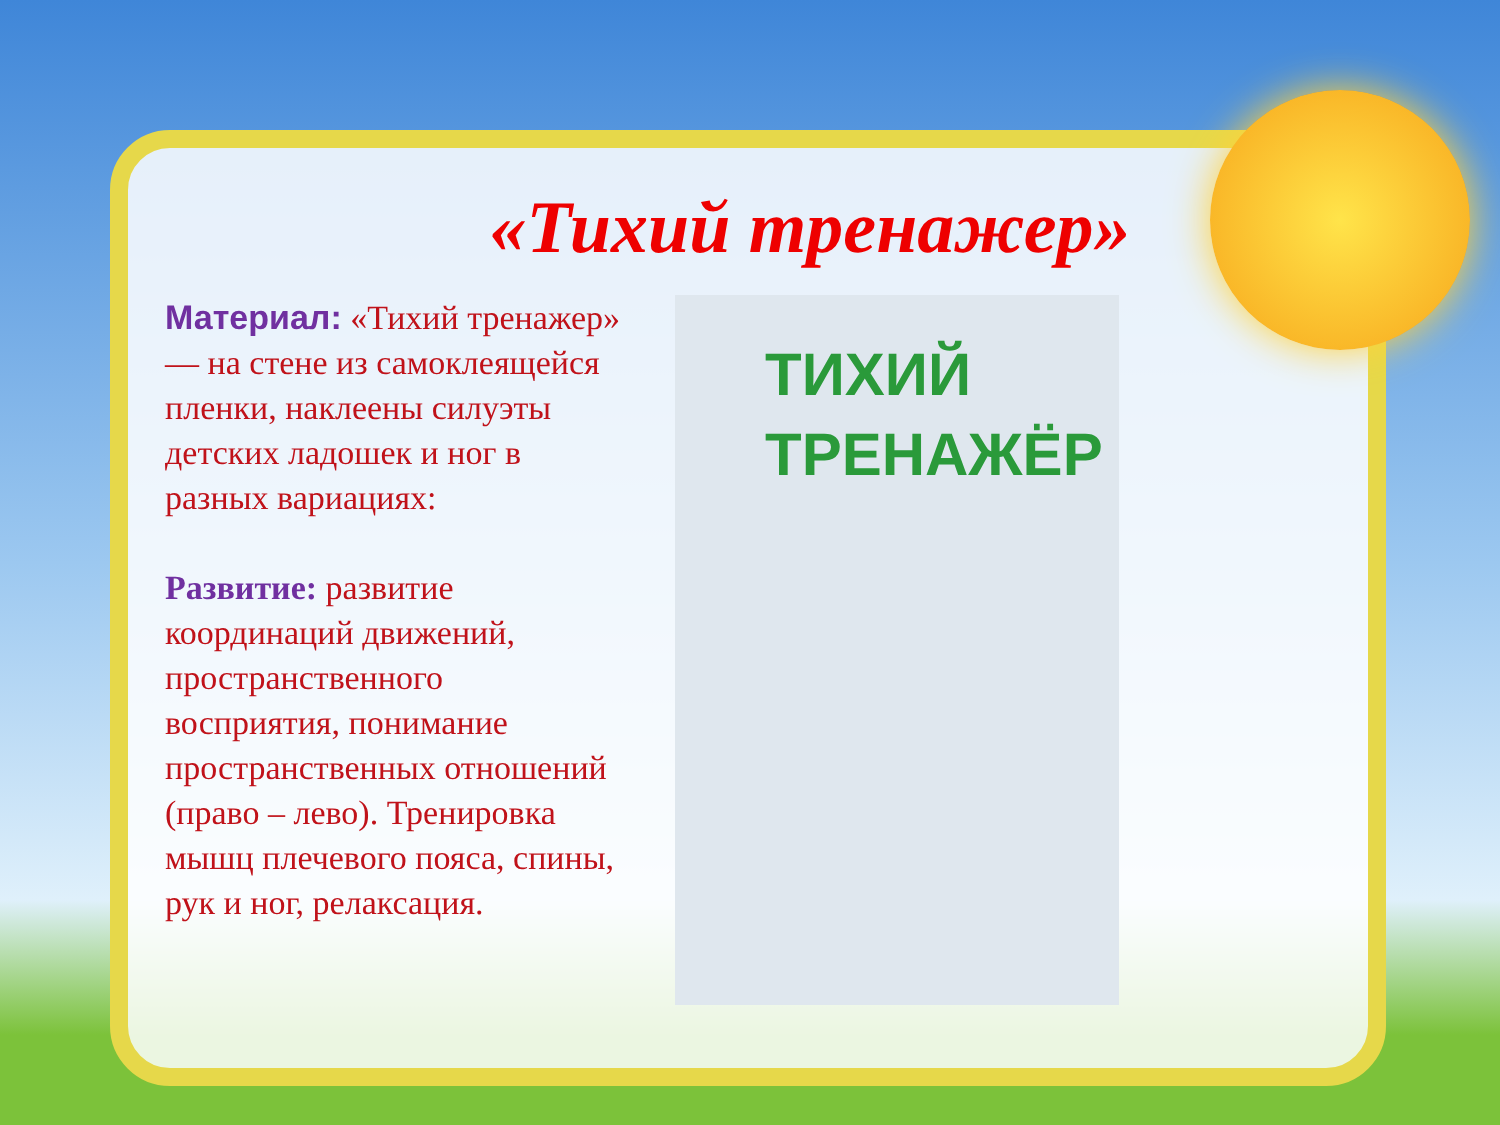«Тихий тренажер»
Материал: «Тихий тренажер» — на стене из самоклеящейся пленки, наклеены силуэты детских ладошек и ног в разных вариациях:
Развитие: развитие координаций движений, пространственного восприятия, понимание пространственных отношений (право – лево). Тренировка мышц плечевого пояса, спины, рук и ног, релаксация.
ТИХИЙ
ТРЕНАЖЁР